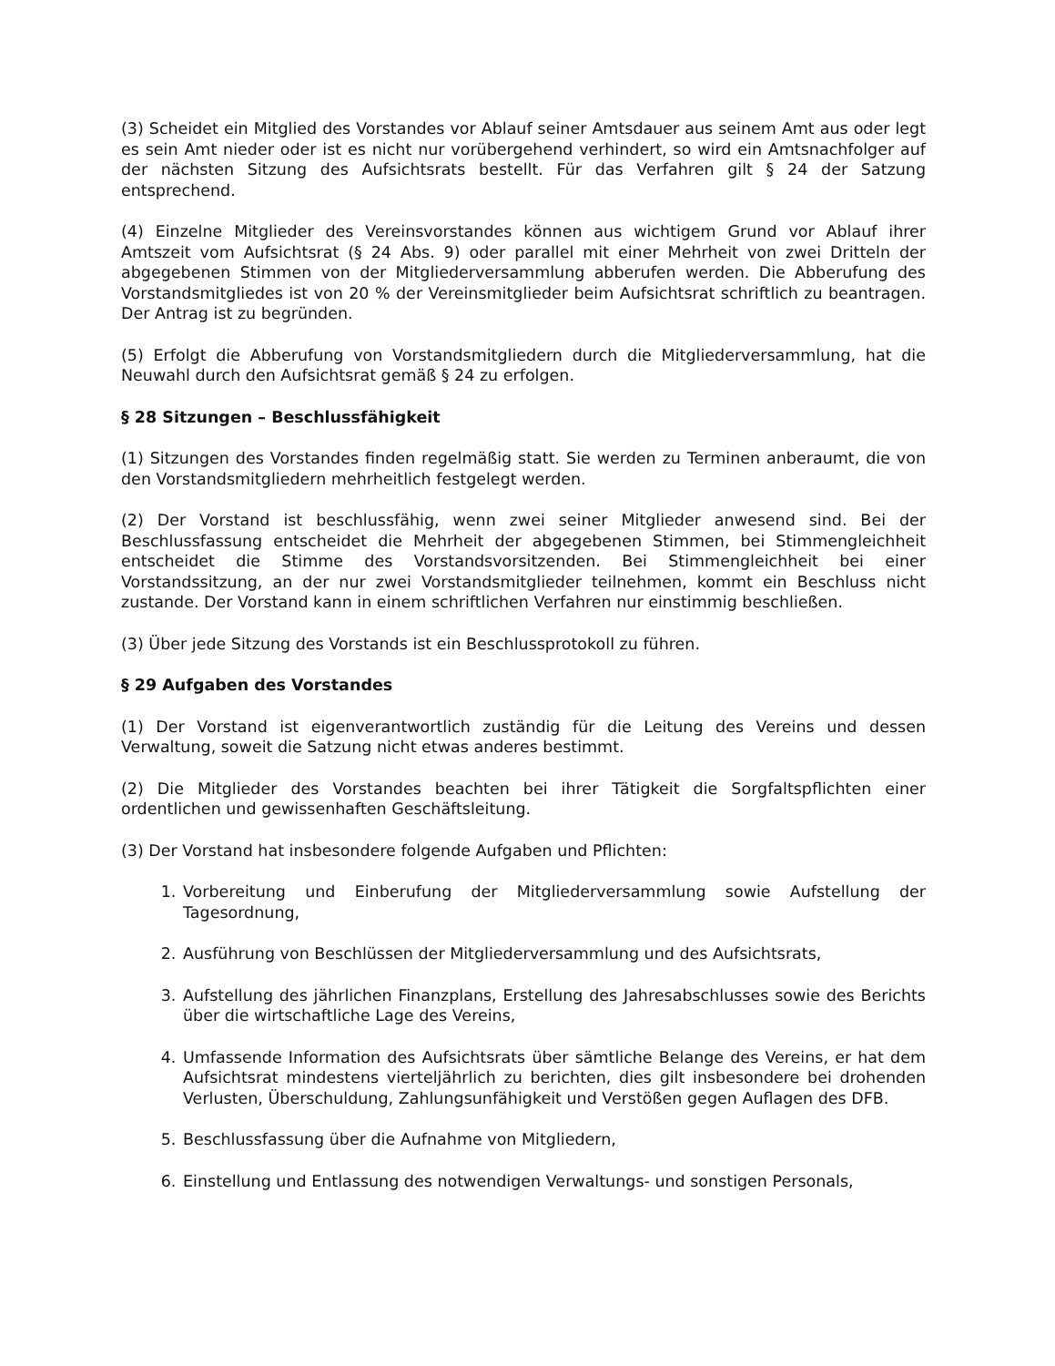(3) Scheidet ein Mitglied des Vorstandes vor Ablauf seiner Amtsdauer aus seinem Amt aus oder legt es sein Amt nieder oder ist es nicht nur vorübergehend verhindert, so wird ein Amtsnachfolger auf der nächsten Sitzung des Aufsichtsrats bestellt. Für das Verfahren gilt § 24 der Satzung entsprechend.
(4) Einzelne Mitglieder des Vereinsvorstandes können aus wichtigem Grund vor Ablauf ihrer Amtszeit vom Aufsichtsrat (§ 24 Abs. 9) oder parallel mit einer Mehrheit von zwei Dritteln der abgegebenen Stimmen von der Mitgliederversammlung abberufen werden. Die Abberufung des Vorstandsmitgliedes ist von 20 % der Vereinsmitglieder beim Aufsichtsrat schriftlich zu beantragen. Der Antrag ist zu begründen.
(5) Erfolgt die Abberufung von Vorstandsmitgliedern durch die Mitgliederversammlung, hat die Neuwahl durch den Aufsichtsrat gemäß § 24 zu erfolgen.
§ 28 Sitzungen – Beschlussfähigkeit
(1) Sitzungen des Vorstandes finden regelmäßig statt. Sie werden zu Terminen anberaumt, die von den Vorstandsmitgliedern mehrheitlich festgelegt werden.
(2) Der Vorstand ist beschlussfähig, wenn zwei seiner Mitglieder anwesend sind. Bei der Beschlussfassung entscheidet die Mehrheit der abgegebenen Stimmen, bei Stimmengleichheit entscheidet die Stimme des Vorstandsvorsitzenden. Bei Stimmengleichheit bei einer Vorstandssitzung, an der nur zwei Vorstandsmitglieder teilnehmen, kommt ein Beschluss nicht zustande. Der Vorstand kann in einem schriftlichen Verfahren nur einstimmig beschließen.
(3) Über jede Sitzung des Vorstands ist ein Beschlussprotokoll zu führen.
§ 29 Aufgaben des Vorstandes
(1) Der Vorstand ist eigenverantwortlich zuständig für die Leitung des Vereins und dessen Verwaltung, soweit die Satzung nicht etwas anderes bestimmt.
(2) Die Mitglieder des Vorstandes beachten bei ihrer Tätigkeit die Sorgfaltspflichten einer ordentlichen und gewissenhaften Geschäftsleitung.
(3) Der Vorstand hat insbesondere folgende Aufgaben und Pflichten:
1. Vorbereitung und Einberufung der Mitgliederversammlung sowie Aufstellung der Tagesordnung,
2. Ausführung von Beschlüssen der Mitgliederversammlung und des Aufsichtsrats,
3. Aufstellung des jährlichen Finanzplans, Erstellung des Jahresabschlusses sowie des Berichts über die wirtschaftliche Lage des Vereins,
4. Umfassende Information des Aufsichtsrats über sämtliche Belange des Vereins, er hat dem Aufsichtsrat mindestens vierteljährlich zu berichten, dies gilt insbesondere bei drohenden Verlusten, Überschuldung, Zahlungsunfähigkeit und Verstößen gegen Auflagen des DFB.
5. Beschlussfassung über die Aufnahme von Mitgliedern,
6. Einstellung und Entlassung des notwendigen Verwaltungs- und sonstigen Personals,